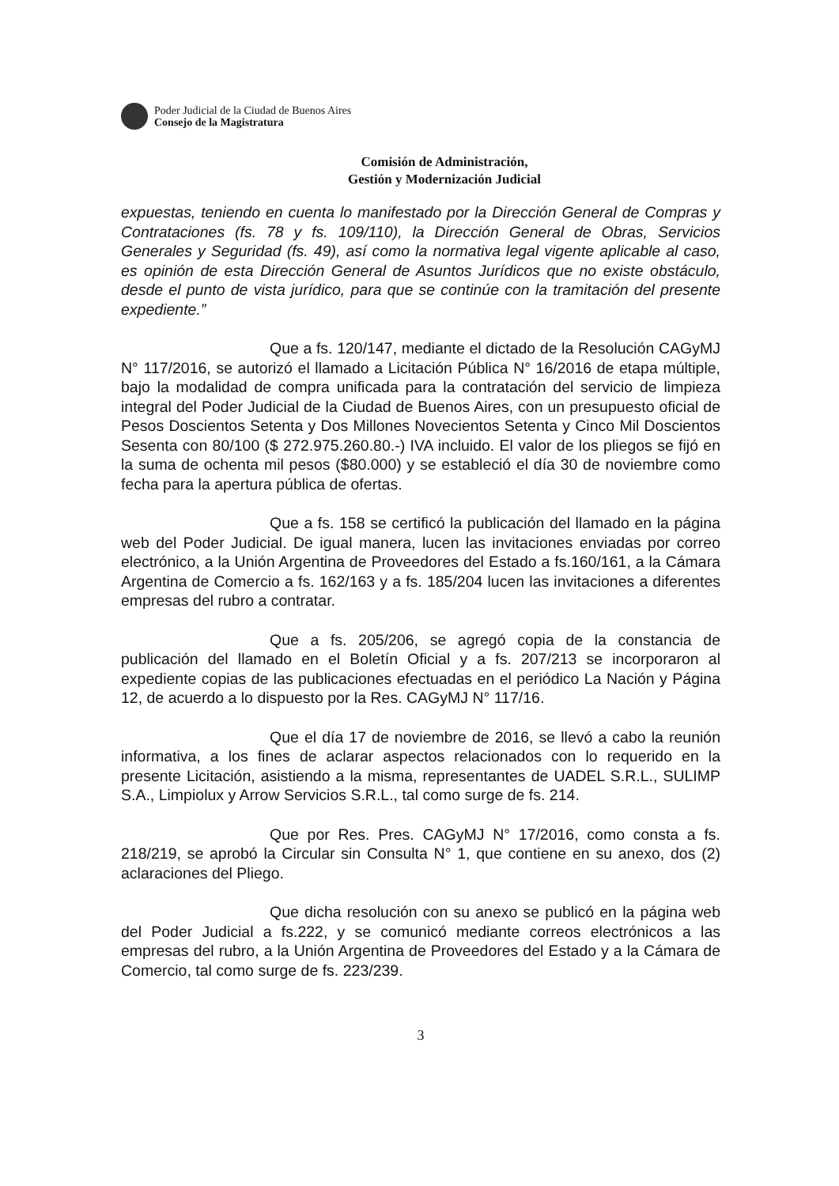Poder Judicial de la Ciudad de Buenos Aires
Consejo de la Magistratura
Comisión de Administración,
Gestión y Modernización Judicial
expuestas, teniendo en cuenta lo manifestado por la Dirección General de Compras y Contrataciones (fs. 78 y fs. 109/110), la Dirección General de Obras, Servicios Generales y Seguridad (fs. 49), así como la normativa legal vigente aplicable al caso, es opinión de esta Dirección General de Asuntos Jurídicos que no existe obstáculo, desde el punto de vista jurídico, para que se continúe con la tramitación del presente expediente.”
Que a fs. 120/147, mediante el dictado de la Resolución CAGyMJ N° 117/2016, se autorizó el llamado a Licitación Pública N° 16/2016 de etapa múltiple, bajo la modalidad de compra unificada para la contratación del servicio de limpieza integral del Poder Judicial de la Ciudad de Buenos Aires, con un presupuesto oficial de Pesos Doscientos Setenta y Dos Millones Novecientos Setenta y Cinco Mil Doscientos Sesenta con 80/100 ($ 272.975.260.80.-) IVA incluido. El valor de los pliegos se fijó en la suma de ochenta mil pesos ($80.000) y se estableció el día 30 de noviembre como fecha para la apertura pública de ofertas.
Que a fs. 158 se certificó la publicación del llamado en la página web del Poder Judicial. De igual manera, lucen las invitaciones enviadas por correo electrónico, a la Unión Argentina de Proveedores del Estado a fs.160/161, a la Cámara Argentina de Comercio a fs. 162/163 y a fs. 185/204 lucen las invitaciones a diferentes empresas del rubro a contratar.
Que a fs. 205/206, se agregó copia de la constancia de publicación del llamado en el Boletín Oficial y a fs. 207/213 se incorporaron al expediente copias de las publicaciones efectuadas en el periódico La Nación y Página 12, de acuerdo a lo dispuesto por la Res. CAGyMJ N° 117/16.
Que el día 17 de noviembre de 2016, se llevó a cabo la reunión informativa, a los fines de aclarar aspectos relacionados con lo requerido en la presente Licitación, asistiendo a la misma, representantes de UADEL S.R.L., SULIMP S.A., Limpiolux y Arrow Servicios S.R.L., tal como surge de fs. 214.
Que por Res. Pres. CAGyMJ N° 17/2016, como consta a fs. 218/219, se aprobó la Circular sin Consulta N° 1, que contiene en su anexo, dos (2) aclaraciones del Pliego.
Que dicha resolución con su anexo se publicó en la página web del Poder Judicial a fs.222, y se comunicó mediante correos electrónicos a las empresas del rubro, a la Unión Argentina de Proveedores del Estado y a la Cámara de Comercio, tal como surge de fs. 223/239.
3